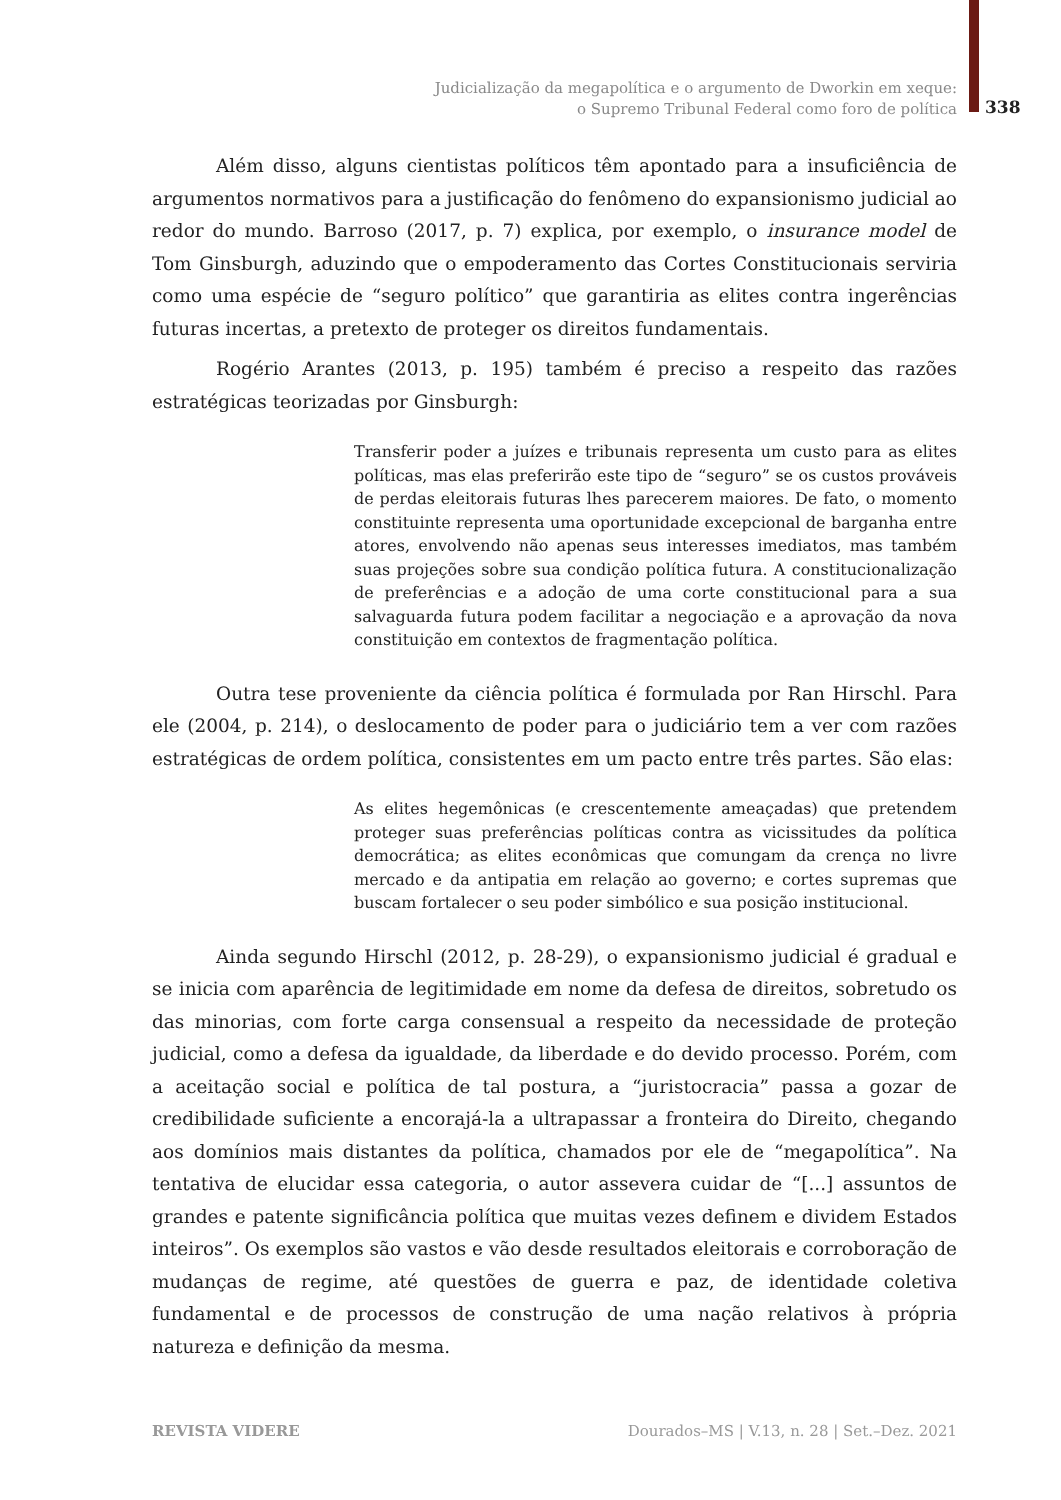Judicialização da megapolítica e o argumento de Dworkin em xeque:
o Supremo Tribunal Federal como foro de política
338
Além disso, alguns cientistas políticos têm apontado para a insuficiência de argumentos normativos para a justificação do fenômeno do expansionismo judicial ao redor do mundo. Barroso (2017, p. 7) explica, por exemplo, o insurance model de Tom Ginsburgh, aduzindo que o empoderamento das Cortes Constitucionais serviria como uma espécie de “seguro político” que garantiria as elites contra ingerências futuras incertas, a pretexto de proteger os direitos fundamentais.
Rogério Arantes (2013, p. 195) também é preciso a respeito das razões estratégicas teorizadas por Ginsburgh:
Transferir poder a juízes e tribunais representa um custo para as elites políticas, mas elas preferirão este tipo de “seguro” se os custos prováveis de perdas eleitorais futuras lhes parecerem maiores. De fato, o momento constituinte representa uma oportunidade excepcional de barganha entre atores, envolvendo não apenas seus interesses imediatos, mas também suas projeções sobre sua condição política futura. A constitucionalização de preferências e a adoção de uma corte constitucional para a sua salvaguarda futura podem facilitar a negociação e a aprovação da nova constituição em contextos de fragmentação política.
Outra tese proveniente da ciência política é formulada por Ran Hirschl. Para ele (2004, p. 214), o deslocamento de poder para o judiciário tem a ver com razões estratégicas de ordem política, consistentes em um pacto entre três partes. São elas:
As elites hegemônicas (e crescentemente ameaçadas) que pretendem proteger suas preferências políticas contra as vicissitudes da política democrática; as elites econômicas que comungam da crença no livre mercado e da antipatia em relação ao governo; e cortes supremas que buscam fortalecer o seu poder simbólico e sua posição institucional.
Ainda segundo Hirschl (2012, p. 28-29), o expansionismo judicial é gradual e se inicia com aparência de legitimidade em nome da defesa de direitos, sobretudo os das minorias, com forte carga consensual a respeito da necessidade de proteção judicial, como a defesa da igualdade, da liberdade e do devido processo. Porém, com a aceitação social e política de tal postura, a “juristocracia” passa a gozar de credibilidade suficiente a encorajá-la a ultrapassar a fronteira do Direito, chegando aos domínios mais distantes da política, chamados por ele de “megapolítica”. Na tentativa de elucidar essa categoria, o autor assevera cuidar de “[...] assuntos de grandes e patente significância política que muitas vezes definem e dividem Estados inteiros”. Os exemplos são vastos e vão desde resultados eleitorais e corroboração de mudanças de regime, até questões de guerra e paz, de identidade coletiva fundamental e de processos de construção de uma nação relativos à própria natureza e definição da mesma.
REVISTA VIDERE Dourados–MS | V.13, n. 28 | Set.–Dez. 2021